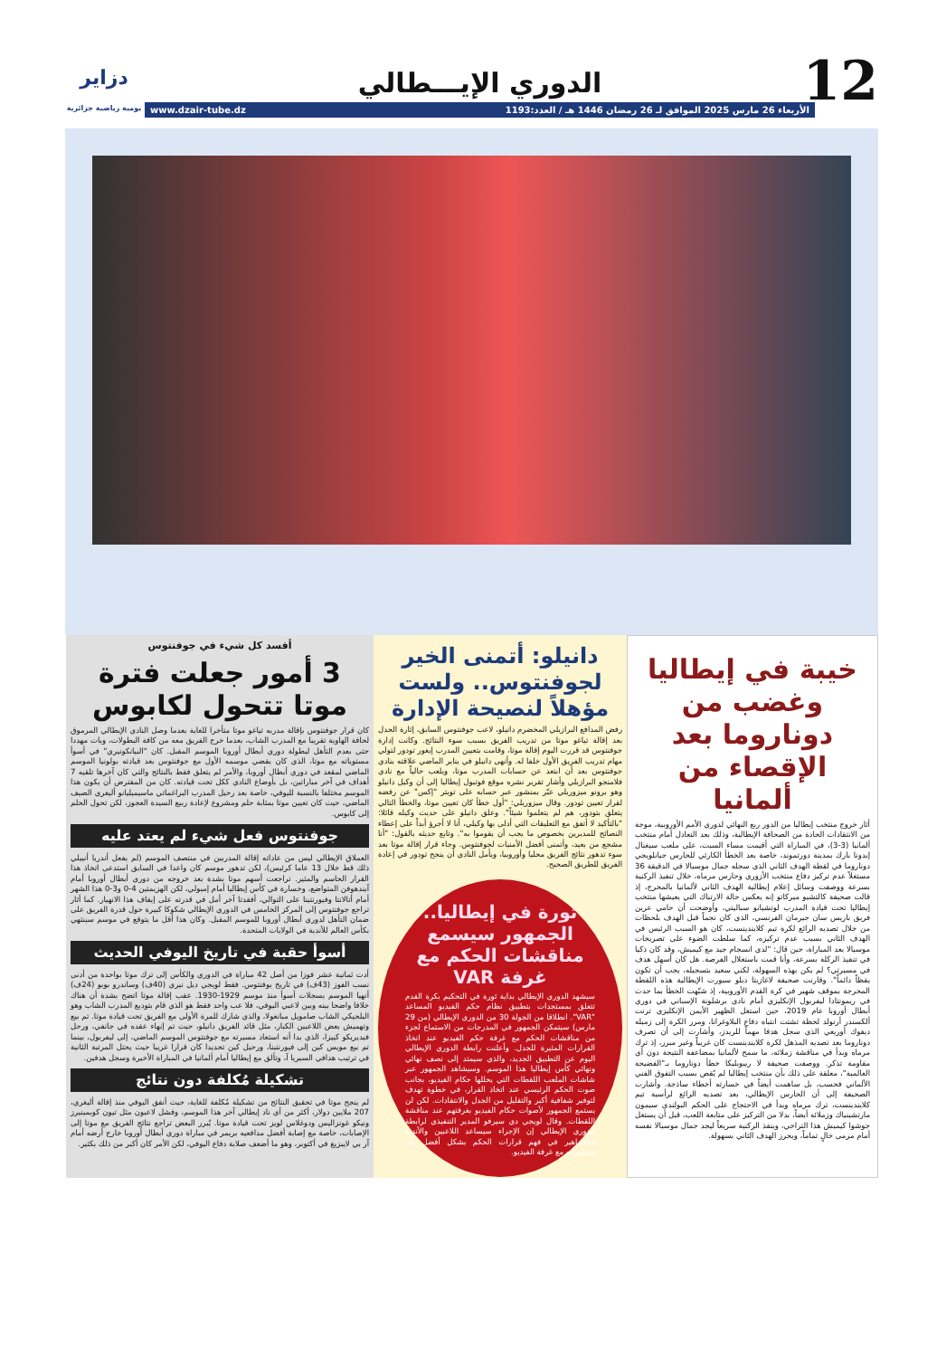12
الدوري الإيـــطالي
الأربعاء 26 مارس 2025 الموافق لـ 26 رمضان 1446 هـ / العدد:1193 www.dzair-tube.dz
دزاير
يومية رياضية جزائرية
خيبة في إيطاليا وغضب من دوناروما بعد الإقصاء من ألمانيا
أثار خروج منتخب إيطاليا من الدور ربع النهائي لدوري الأمم الأوروبية، موجة من الانتقادات الحادة من الصحافة الإيطالية، وذلك بعد التعادل أمام منتخب ألمانيا (3-3)، في المباراة التي أقيمت مساء السبت، على ملعب سيغنال إيدونا بارك بمدينة دورتموند، خاصة بعد الخطأ الكارثي للحارس جيانلويجي دوناروما في لقطة الهدف الثاني الذي سجله جمال موسيالا في الدقيقة 36 مستغلاً عدم تركيز دفاع منتخب الأزوري وحارس مرماه، خلال تنفيذ الركنية بسرعة ووصفت وسائل إعلام إيطالية الهدف الثاني لألمانيا بالمحرج، إذ قالت صحيفة كالتشيو ميركاتو إنه يعكس حالة الارتباك التي يعيشها منتخب إيطاليا تحت قيادة المدرب لوتشيانو سباليتي، وأوضحت أن حامي عرين فريق باريس سان جيرمان الفرنسي، الذي كان نجماً قبل الهدف بلحظات من خلال تصديه الرائع لكرة تيم كلايندينست، كان هو السبب الرئيس في الهدف الثاني بسبب عدم تركيزه، كما سلطت الضوء على تصريحات موسيالا بعد المباراة، حين قال: "لدي انسجام جيد مع كيميش، وقد كان ذكيا في تنفيذ الركلة بسرعة، وأنا قمت باستغلال الفرصة. هل كان أسهل هدف في مسيرتي؟ لم يكن بهذه السهولة، لكني سعيد بتسجيله، يجب أن تكون يقظاً دائماً". وقارنت صحيفة لاغازيتا ديلو سبورت الإيطالية هذه اللقطة المحرجة بموقف شهير في كرة القدم الأوروبية، إذ شبّهت الخطأ بما حدث في ريمونتادا ليفربول الإنكليزي أمام نادي برشلونة الإسباني في دوري أبطال أوروبا عام 2019، حين استغل الظهير الأيمن الإنكليزي ترنت ألكسندر أرنولد لحظة تشتت انتباه دفاع البلاوغرانا، ومرر الكرة إلى زميله ديفوك أوريغي الذي سجل هدفا مهماً للريدز، وأشارت إلى أن تصرف دوناروما بعد تصديه المذهل لكرة كلايندينست كان غريباً وغير مبرر، إذ ترك مرماه وبدأ في مناقشة زملائه، ما سمح لألمانيا بمضاعفة النتيجة دون أي مقاومة تذكر. ووصفت صحيفة لا ريبوبليكا خطأ دوناروما بـ"الفضيحة العالمية"، معلقة على ذلك بأن منتخب إيطاليا لم يُقص بسبب التفوق الفني الألماني فحسب، بل ساهمت أيضاً في خسارته أخطاء ساذجة. وأشارت الصحيفة إلى أن الحارس الإيطالي، بعد تصديه الرائع لرأسية تيم كلايندينست، ترك مرماه وبدأ في الاحتجاج على الحكم البولندي سيمون مارتشينياك وزملائه أيضاً، بدلا من التركيز على متابعة اللعب، قبل أن يستغل جوشوا كيميش هذا التراخي، وينفذ الركنية سريعاً ليجد جمال موسيالا نفسه أمام مرمى خالٍ تماماً، ويحرز الهدف الثاني بسهولة.
دانيلو: أتمنى الخير لجوفنتوس.. ولست مؤهلاً لنصيحة الإدارة
رفض المدافع البرازيلي المخضرم دانيلو، لاعب جوفنتوس السابق، إثارة الجدل بعد إقالة تياغو موتا من تدريب الفريق بسبب سوء النتائج. وكانت إدارة جوفنتوس قد قررت اليوم إقالة موتا، وقامت بتعيين المدرب إيغور تودور لتولي مهام تدريب الفريق الأول خلفا له. وأنهى دانيلو في يناير الماضي علاقته بنادي جوفنتوس بعد أن ابتعد عن حسابات المدرب موتا، ويلعب حالياً مع نادي فلامنجو البرازيلي وأشار تقرير نشره موقع فوتبول إيطاليا إلى أن وكيل دانيلو وهو برونو ميزوريلي عبّر بمنشور عبر حسابه على تويتر "إكس" عن رفضه لقرار تعيين تودور. وقال ميزوريلي: "أول خطأ كان تعيين موتا، والخطأ التالي يتعلق بتودور، هم لم يتعلموا شيئاً". وعلق دانيلو على حديث وكيله قائلا: "بالتأكيد لا أتفق مع التعليقات التي أدلى بها وكيلي، أنا لا أجرؤ أبداً على إعطاء النصائح للمديرين بخصوص ما يجب أن يقوموا به". وتابع حديثه بالقول: "أنا مشجع من بعيد، وأتمنى أفضل الأمنيات لجوفنتوس. وجاء قرار إقالة موتا بعد سوء تدهور نتائج الفريق محليا وأوروبيا، ويأمل النادي أن ينجح تودور في إعادة الفريق للطريق الصحيح.
ثورة في إيطاليا.. الجمهور سيسمع مناقشات الحكم مع غرفة VAR
سيشهد الدوري الإيطالي بداية ثورة في التحكيم بكرة القدم تتعلق بمستجدات بتطبيق نظام حكم الفيديو المساعد "VAR". انطلاقا من الجولة 30 من الدوري الإيطالي (من 29 مارس) سيتمكن الجمهور في المدرجات من الاستماع لجزء من مناقشات الحكم مع غرفة حكم الفيديو عند اتخاذ القرارات المثيرة للجدل. وأعلنت رابطة الدوري الإيطالي اليوم عن التطبيق الجديد، والذي سيمتد إلى نصف نهائي ونهائي كأس إيطاليا هذا الموسم. وسيشاهد الجمهور عبر شاشات الملعب اللقطات التي يحللها حكام الفيديو، بجانب صوت الحكم الرئيسي عند اتخاذ القرار، في خطوة تهدف لتوفير شفافية أكبر والتقليل من الجدل والانتقادات. لكن لن يستمع الجمهور لأصوات حكام الفيديو بغرفتهم عند مناقشة اللقطات. وقال لويجي دي سيرفو المدير التنفيذي لرابطة الدوري الإيطالي إن الإجراء سيساعد اللاعبين والأندية والجماهير في فهم قرارات الحكم بشكل أفضل بعد مشاوراته مع غرفة الفيديو.
أفسد كل شيء في جوفنتوس
3 أمور جعلت فترة موتا تتحول لكابوس
كان قرار جوفنتوس بإقالة مدربه تياغو موتا متأخرا للغاية بعدما وصل النادي الإيطالي المرموق لحافة الهاوية تقريبا مع المدرب الشاب، بعدما خرج الفريق معه من كافة البطولات، وبات مهددا حتى بعدم التأهل لبطولة دوري أبطال أوروبا الموسم المقبل. كان "البيانكونيري" في أسوأ مستوياته مع موتا، الذي كان يقضي موسمه الأول مع جوفنتوس بعد قيادته بولونيا الموسم الماضي لمقعد في دوري أبطال أوروبا، والأمر لم يتعلق فقط بالنتائج والتي كان آخرها تلقيه 7 أهداف في آخر مباراتين، بل بأوضاع النادي ككل تحت قيادته. كان من المفترض أن يكون هذا الموسم مختلفا بالنسبة لليوفي، خاصة بعد رحيل المدرب البراغماتي ماسيميليانو أليغري الصيف الماضي، حيث كان تعيين موتا بمثابة حلم ومشروع لإعادة ربيع السيدة العجوز، لكن تحول الحلم إلى كابوس.
جوفنتوس فعل شيء لم يعتد عليه
العملاق الإيطالي ليس من عاداته إقالة المدربين في منتصف الموسم (لم يفعل أندريا أنييلي ذلك قط خلال 13 عاما كرئيس)، لكن تدهور موسم كان واعدا في السابق استدعى اتخاذ هذا القرار الحاسم والمثير. تراجعت أسهم موتا بشدة بعد خروجه من دوري أبطال أوروبا أمام آيندهوفن المتواضع، وخسارة في كأس إيطاليا أمام إمبولي، لكن الهزيمتين 4-0 و3-0 هذا الشهر أمام أتالانتا وفيورنتينا على التوالي، أفقدتا آخر أمل في قدرته على إيقاف هذا الانهيار. كما أثار تراجع جوفنتوس إلى المركز الخامس في الدوري الإيطالي شكوكا كبيرة حول قدرة الفريق على ضمان التأهل لدوري أبطال أوروبا للموسم المقبل. وكان هذا أقل ما يتوقع في موسم سينتهي بكأس العالم للأندية في الولايات المتحدة.
أسوأ حقبة في تاريخ اليوفي الحديث
أدت ثمانية عشر فوزا من أصل 42 مباراة في الدوري والكأس إلى ترك موتا بواحدة من أدنى نسب الفوز (43ف) في تاريخ يوفنتوس. فقط لويجي ديل نيري (40ف) وساندرو بوبو (24ف) أنهيا الموسم بسجلات أسوأ منذ موسم 1929-1930. عقب إقالة موتا اتضح بشدة أن هناك خلافا واضحا بينه وبين لاعبي اليوفي، فلا عب واحد فقط هو الذي قام بتوديع المدرب الشاب وهو البلجيكي الشاب صامويل مبانغولا، والذي شارك للمرة الأولى مع الفريق تحت قيادة موتا. تم بيع وتهميش بعض اللاعبين الكبار، مثل قائد الفريق دانيلو، حيث تم إنهاء عقده في جانفي، ورحل فيديريكو كييزا، الذي بدا أنه استعاد مسيرته مع جوفنتوس الموسم الماضي، إلى ليفربول، بينما تم بيع مويس كين إلى فيورنتينا، ورحيل كين تحديدا كان قرارا غريبا حيث يحتل المرتبة الثانية في ترتيب هدافي السيريا آ، وتألق مع إيطاليا أمام ألمانيا في المباراة الأخيرة وسجل هدفين.
تشكيلة مُكلفة دون نتائج
لم ينجح موتا في تحقيق النتائج من تشكيلة مُكلفة للغاية، حيث أنفق اليوفي منذ إقالة أليغري، 207 ملايين دولار، أكثر من أي ناد إيطالي آخر هذا الموسم، وفشل لاعبون مثل تيون كوبمينيرز ونيكو غونزاليس ودوغلاس لويز تحت قيادة موتا. يُبرر البعض تراجع نتائج الفريق مع موتا إلى الإصابات، خاصة مع إصابة أفضل مدافعيه بريمر في مباراة دوري أبطال أوروبا خارج أرضه أمام آر بي لايبزيغ في أكتوبر، وهو ما أضعف صلابة دفاع اليوفي، لكن الأمر كان أكبر من ذلك بكثير.